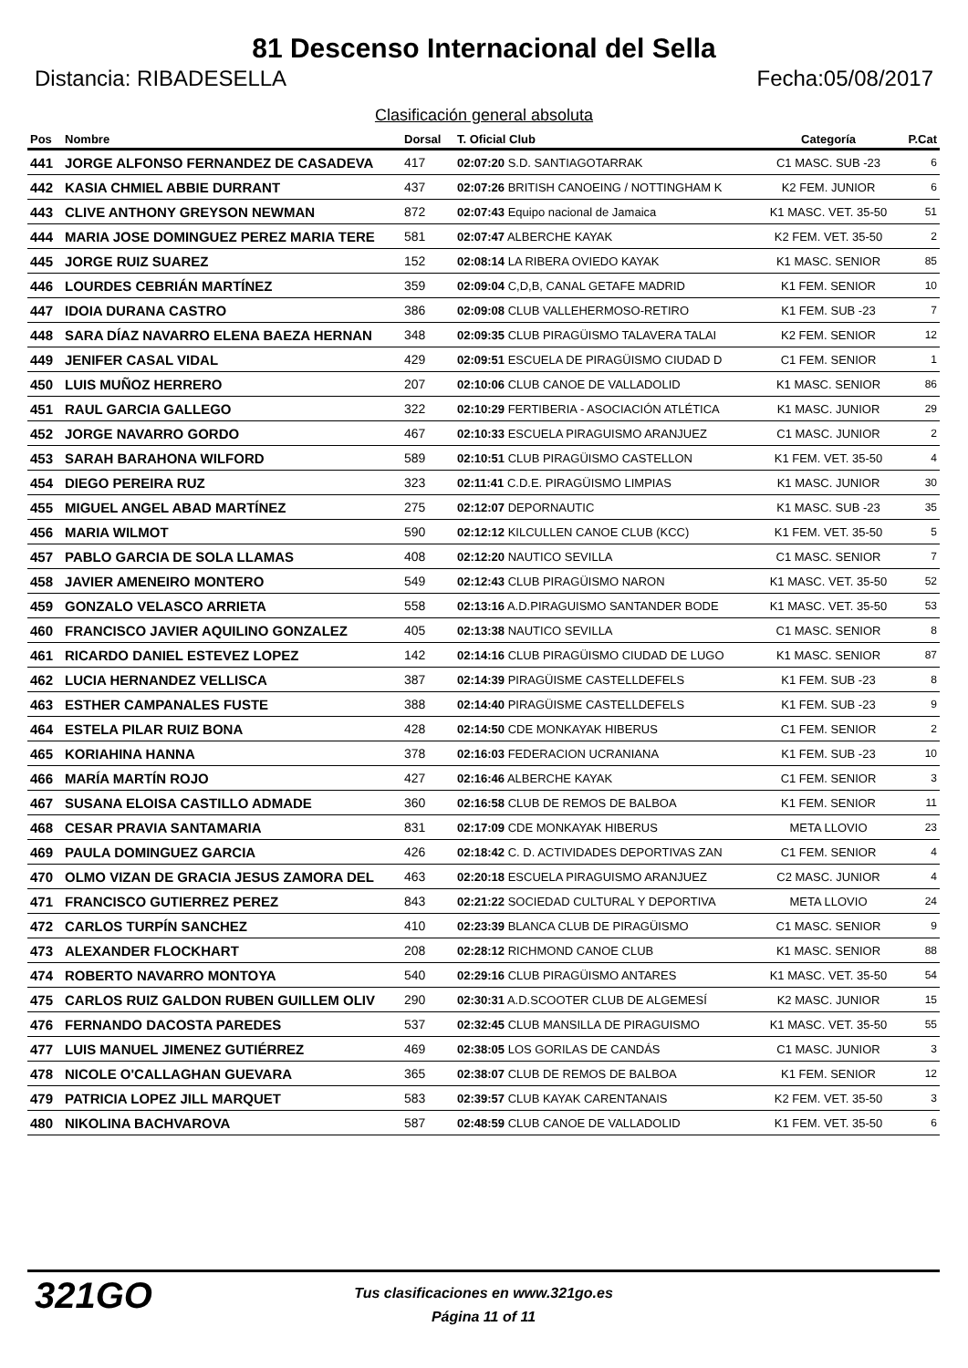81 Descenso Internacional del Sella
Distancia: RIBADESELLA Fecha:05/08/2017
Clasificación general absoluta
| Pos | Nombre | Dorsal | T. Oficial Club | Categoría | P.Cat |
| --- | --- | --- | --- | --- | --- |
| 441 | JORGE ALFONSO FERNANDEZ DE CASADEVA | 417 | 02:07:20 S.D. SANTIAGOTARRAK | C1 MASC. SUB -23 | 6 |
| 442 | KASIA CHMIEL ABBIE DURRANT | 437 | 02:07:26 BRITISH CANOEING / NOTTINGHAM K | K2 FEM. JUNIOR | 6 |
| 443 | CLIVE ANTHONY GREYSON NEWMAN | 872 | 02:07:43 Equipo nacional de Jamaica | K1 MASC. VET. 35-50 | 51 |
| 444 | MARIA JOSE DOMINGUEZ PEREZ MARIA TERE | 581 | 02:07:47 ALBERCHE KAYAK | K2 FEM. VET. 35-50 | 2 |
| 445 | JORGE RUIZ SUAREZ | 152 | 02:08:14 LA RIBERA OVIEDO KAYAK | K1 MASC. SENIOR | 85 |
| 446 | LOURDES CEBRIÁN MARTÍNEZ | 359 | 02:09:04 C,D,B, CANAL GETAFE MADRID | K1 FEM. SENIOR | 10 |
| 447 | IDOIA DURANA CASTRO | 386 | 02:09:08 CLUB VALLEHERMOSO-RETIRO | K1 FEM. SUB -23 | 7 |
| 448 | SARA DÍAZ NAVARRO ELENA BAEZA HERNAN | 348 | 02:09:35 CLUB PIRAGÜISMO TALAVERA TALAI | K2 FEM. SENIOR | 12 |
| 449 | JENIFER CASAL VIDAL | 429 | 02:09:51 ESCUELA DE PIRAGÜISMO CIUDAD D | C1 FEM. SENIOR | 1 |
| 450 | LUIS MUÑOZ HERRERO | 207 | 02:10:06 CLUB CANOE DE VALLADOLID | K1 MASC. SENIOR | 86 |
| 451 | RAUL GARCIA GALLEGO | 322 | 02:10:29 FERTIBERIA - ASOCIACIÓN ATLÉTICA | K1 MASC. JUNIOR | 29 |
| 452 | JORGE NAVARRO GORDO | 467 | 02:10:33 ESCUELA PIRAGUISMO ARANJUEZ | C1 MASC. JUNIOR | 2 |
| 453 | SARAH BARAHONA WILFORD | 589 | 02:10:51 CLUB PIRAGÜISMO CASTELLON | K1 FEM. VET. 35-50 | 4 |
| 454 | DIEGO PEREIRA RUZ | 323 | 02:11:41 C.D.E. PIRAGÜISMO LIMPIAS | K1 MASC. JUNIOR | 30 |
| 455 | MIGUEL ANGEL ABAD MARTÍNEZ | 275 | 02:12:07 DEPORNAUTIC | K1 MASC. SUB -23 | 35 |
| 456 | MARIA WILMOT | 590 | 02:12:12 KILCULLEN CANOE CLUB (KCC) | K1 FEM. VET. 35-50 | 5 |
| 457 | PABLO GARCIA DE SOLA LLAMAS | 408 | 02:12:20 NAUTICO SEVILLA | C1 MASC. SENIOR | 7 |
| 458 | JAVIER AMENEIRO MONTERO | 549 | 02:12:43 CLUB PIRAGÜISMO NARON | K1 MASC. VET. 35-50 | 52 |
| 459 | GONZALO VELASCO ARRIETA | 558 | 02:13:16 A.D.PIRAGUISMO SANTANDER BODE | K1 MASC. VET. 35-50 | 53 |
| 460 | FRANCISCO JAVIER AQUILINO GONZALEZ | 405 | 02:13:38 NAUTICO SEVILLA | C1 MASC. SENIOR | 8 |
| 461 | RICARDO DANIEL ESTEVEZ LOPEZ | 142 | 02:14:16 CLUB PIRAGÜISMO CIUDAD DE LUGO | K1 MASC. SENIOR | 87 |
| 462 | LUCIA HERNANDEZ VELLISCA | 387 | 02:14:39 PIRAGÜISME CASTELLDEFELS | K1 FEM. SUB -23 | 8 |
| 463 | ESTHER CAMPANALES FUSTE | 388 | 02:14:40 PIRAGÜISME CASTELLDEFELS | K1 FEM. SUB -23 | 9 |
| 464 | ESTELA PILAR RUIZ BONA | 428 | 02:14:50 CDE MONKAYAK HIBERUS | C1 FEM. SENIOR | 2 |
| 465 | KORIAHINA HANNA | 378 | 02:16:03 FEDERACION UCRANIANA | K1 FEM. SUB -23 | 10 |
| 466 | MARÍA MARTÍN ROJO | 427 | 02:16:46 ALBERCHE KAYAK | C1 FEM. SENIOR | 3 |
| 467 | SUSANA ELOISA CASTILLO ADMADE | 360 | 02:16:58 CLUB DE REMOS DE BALBOA | K1 FEM. SENIOR | 11 |
| 468 | CESAR PRAVIA SANTAMARIA | 831 | 02:17:09 CDE MONKAYAK HIBERUS | META LLOVIO | 23 |
| 469 | PAULA DOMINGUEZ GARCIA | 426 | 02:18:42 C. D. ACTIVIDADES DEPORTIVAS ZAN | C1 FEM. SENIOR | 4 |
| 470 | OLMO VIZAN DE GRACIA JESUS ZAMORA DEL | 463 | 02:20:18 ESCUELA PIRAGUISMO ARANJUEZ | C2 MASC. JUNIOR | 4 |
| 471 | FRANCISCO GUTIERREZ PEREZ | 843 | 02:21:22 SOCIEDAD CULTURAL Y DEPORTIVA | META LLOVIO | 24 |
| 472 | CARLOS TURPÍN SANCHEZ | 410 | 02:23:39 BLANCA CLUB DE PIRAGÜISMO | C1 MASC. SENIOR | 9 |
| 473 | ALEXANDER FLOCKHART | 208 | 02:28:12 RICHMOND CANOE CLUB | K1 MASC. SENIOR | 88 |
| 474 | ROBERTO NAVARRO MONTOYA | 540 | 02:29:16 CLUB PIRAGÜISMO ANTARES | K1 MASC. VET. 35-50 | 54 |
| 475 | CARLOS RUIZ GALDON RUBEN GUILLEM OLIV | 290 | 02:30:31 A.D.SCOOTER CLUB DE ALGEMESÍ | K2 MASC. JUNIOR | 15 |
| 476 | FERNANDO DACOSTA PAREDES | 537 | 02:32:45 CLUB MANSILLA DE PIRAGUISMO | K1 MASC. VET. 35-50 | 55 |
| 477 | LUIS MANUEL JIMENEZ GUTIÉRREZ | 469 | 02:38:05 LOS GORILAS DE CANDÁS | C1 MASC. JUNIOR | 3 |
| 478 | NICOLE O'CALLAGHAN GUEVARA | 365 | 02:38:07 CLUB DE REMOS DE BALBOA | K1 FEM. SENIOR | 12 |
| 479 | PATRICIA LOPEZ JILL MARQUET | 583 | 02:39:57 CLUB KAYAK CARENTANAIS | K2 FEM. VET. 35-50 | 3 |
| 480 | NIKOLINA BACHVAROVA | 587 | 02:48:59 CLUB CANOE DE VALLADOLID | K1 FEM. VET. 35-50 | 6 |
321GO Tus clasificaciones en www.321go.es
Página 11 of 11